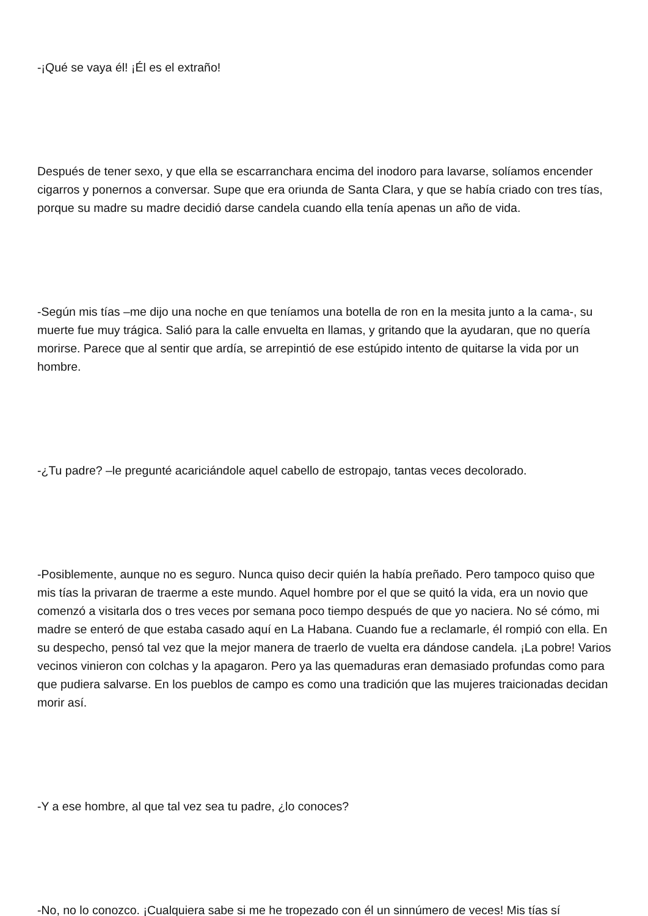-¡Qué se vaya él! ¡Él es el extraño!
Después de tener sexo, y que ella se escarranchara encima del inodoro para lavarse, solíamos encender cigarros y ponernos a conversar. Supe que era oriunda de Santa Clara, y que se había criado con tres tías, porque su madre su madre decidió darse candela cuando ella tenía apenas un año de vida.
-Según mis tías –me dijo una noche en que teníamos una botella de ron en la mesita junto a la cama-, su muerte fue muy trágica. Salió para la calle envuelta en llamas, y gritando que la ayudaran, que no quería morirse. Parece que al sentir que ardía, se arrepintió de ese estúpido intento de quitarse la vida por un hombre.
-¿Tu padre? –le pregunté acariciándole aquel cabello de estropajo, tantas veces decolorado.
-Posiblemente, aunque no es seguro. Nunca quiso decir quién la había preñado. Pero tampoco quiso que mis tías la privaran de traerme a este mundo. Aquel hombre por el que se quitó la vida, era un novio que comenzó a visitarla dos o tres veces por semana poco tiempo después de que yo naciera. No sé cómo, mi madre se enteró de que estaba casado aquí en La Habana. Cuando fue a reclamarle, él rompió con ella. En su despecho, pensó tal vez que la mejor manera de traerlo de vuelta era dándose candela. ¡La pobre! Varios vecinos vinieron con colchas y la apagaron. Pero ya las quemaduras eran demasiado profundas como para que pudiera salvarse. En los pueblos de campo es como una tradición que las mujeres traicionadas decidan morir así.
-Y a ese hombre, al que tal vez sea tu padre, ¿lo conoces?
-No, no lo conozco. ¡Cualquiera sabe si me he tropezado con él un sinnúmero de veces! Mis tías sí